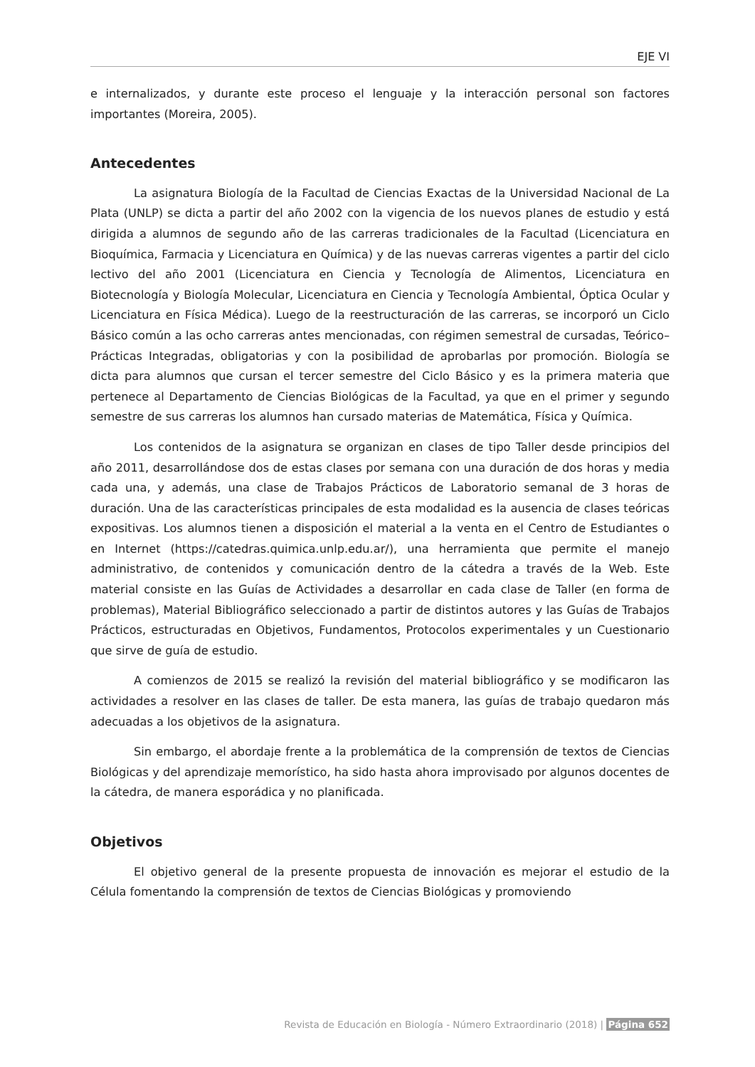EJE VI
e internalizados, y durante este proceso el lenguaje y la interacción personal son factores importantes (Moreira, 2005).
Antecedentes
La asignatura Biología de la Facultad de Ciencias Exactas de la Universidad Nacional de La Plata (UNLP) se dicta a partir del año 2002 con la vigencia de los nuevos planes de estudio y está dirigida a alumnos de segundo año de las carreras tradicionales de la Facultad (Licenciatura en Bioquímica, Farmacia y Licenciatura en Química) y de las nuevas carreras vigentes a partir del ciclo lectivo del año 2001 (Licenciatura en Ciencia y Tecnología de Alimentos, Licenciatura en Biotecnología y Biología Molecular, Licenciatura en Ciencia y Tecnología Ambiental, Óptica Ocular y Licenciatura en Física Médica). Luego de la reestructuración de las carreras, se incorporó un Ciclo Básico común a las ocho carreras antes mencionadas, con régimen semestral de cursadas, Teórico–Prácticas Integradas, obligatorias y con la posibilidad de aprobarlas por promoción. Biología se dicta para alumnos que cursan el tercer semestre del Ciclo Básico y es la primera materia que pertenece al Departamento de Ciencias Biológicas de la Facultad, ya que en el primer y segundo semestre de sus carreras los alumnos han cursado materias de Matemática, Física y Química.
Los contenidos de la asignatura se organizan en clases de tipo Taller desde principios del año 2011, desarrollándose dos de estas clases por semana con una duración de dos horas y media cada una, y además, una clase de Trabajos Prácticos de Laboratorio semanal de 3 horas de duración. Una de las características principales de esta modalidad es la ausencia de clases teóricas expositivas. Los alumnos tienen a disposición el material a la venta en el Centro de Estudiantes o en Internet (https://catedras.quimica.unlp.edu.ar/), una herramienta que permite el manejo administrativo, de contenidos y comunicación dentro de la cátedra a través de la Web. Este material consiste en las Guías de Actividades a desarrollar en cada clase de Taller (en forma de problemas), Material Bibliográfico seleccionado a partir de distintos autores y las Guías de Trabajos Prácticos, estructuradas en Objetivos, Fundamentos, Protocolos experimentales y un Cuestionario que sirve de guía de estudio.
A comienzos de 2015 se realizó la revisión del material bibliográfico y se modificaron las actividades a resolver en las clases de taller. De esta manera, las guías de trabajo quedaron más adecuadas a los objetivos de la asignatura.
Sin embargo, el abordaje frente a la problemática de la comprensión de textos de Ciencias Biológicas y del aprendizaje memorístico, ha sido hasta ahora improvisado por algunos docentes de la cátedra, de manera esporádica y no planificada.
Objetivos
El objetivo general de la presente propuesta de innovación es mejorar el estudio de la Célula fomentando la comprensión de textos de Ciencias Biológicas y promoviendo
Revista de Educación en Biología - Número Extraordinario (2018) | Página 652